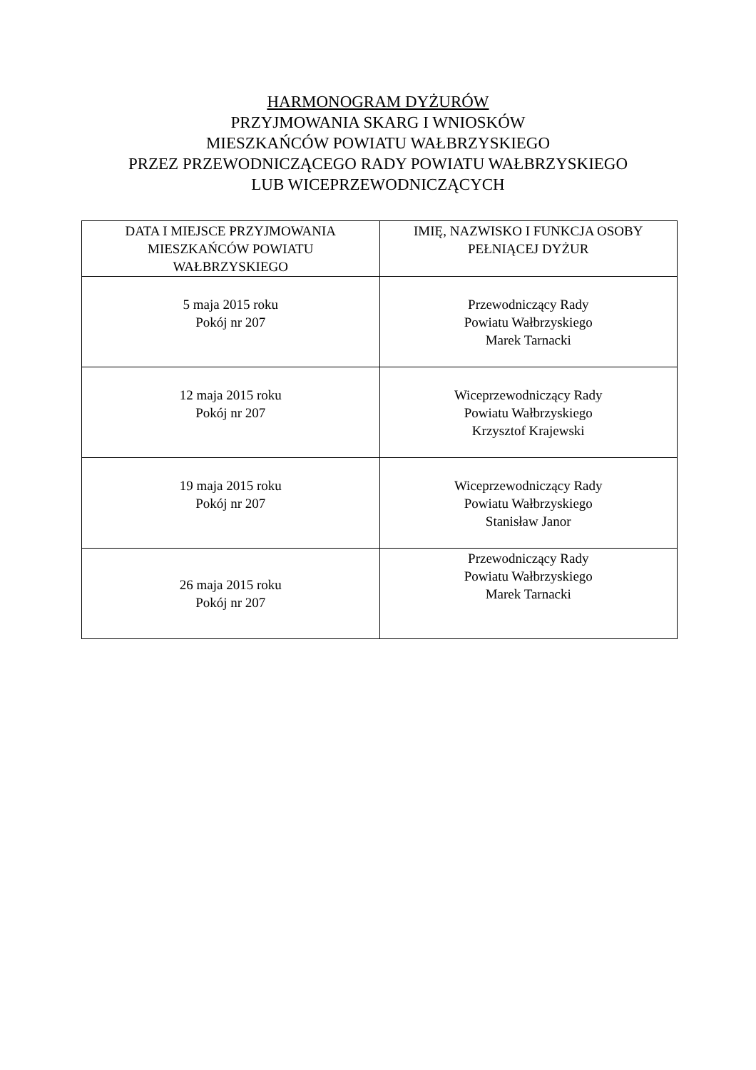HARMONOGRAM DYŻURÓW
PRZYJMOWANIA SKARG I WNIOSKÓW
MIESZKAŃCÓW POWIATU WAŁBRZYSKIEGO
PRZEZ PRZEWODNICZĄCEGO RADY POWIATU WAŁBRZYSKIEGO
LUB WICEPRZEWODNICZĄCYCH
| DATA I MIEJSCE PRZYJMOWANIA MIESZKAŃCÓW POWIATU WAŁBRZYSKIEGO | IMIĘ, NAZWISKO I FUNKCJA OSOBY PEŁNIĄCEJ DYŻUR |
| --- | --- |
| 5 maja 2015 roku Pokój nr 207 | Przewodniczący Rady Powiatu Wałbrzyskiego Marek Tarnacki |
| 12 maja 2015 roku Pokój nr 207 | Wiceprzewodniczący Rady Powiatu Wałbrzyskiego Krzysztof Krajewski |
| 19 maja 2015 roku Pokój nr 207 | Wiceprzewodniczący Rady Powiatu Wałbrzyskiego Stanisław Janor |
| 26 maja 2015 roku Pokój nr 207 | Przewodniczący Rady Powiatu Wałbrzyskiego Marek Tarnacki |